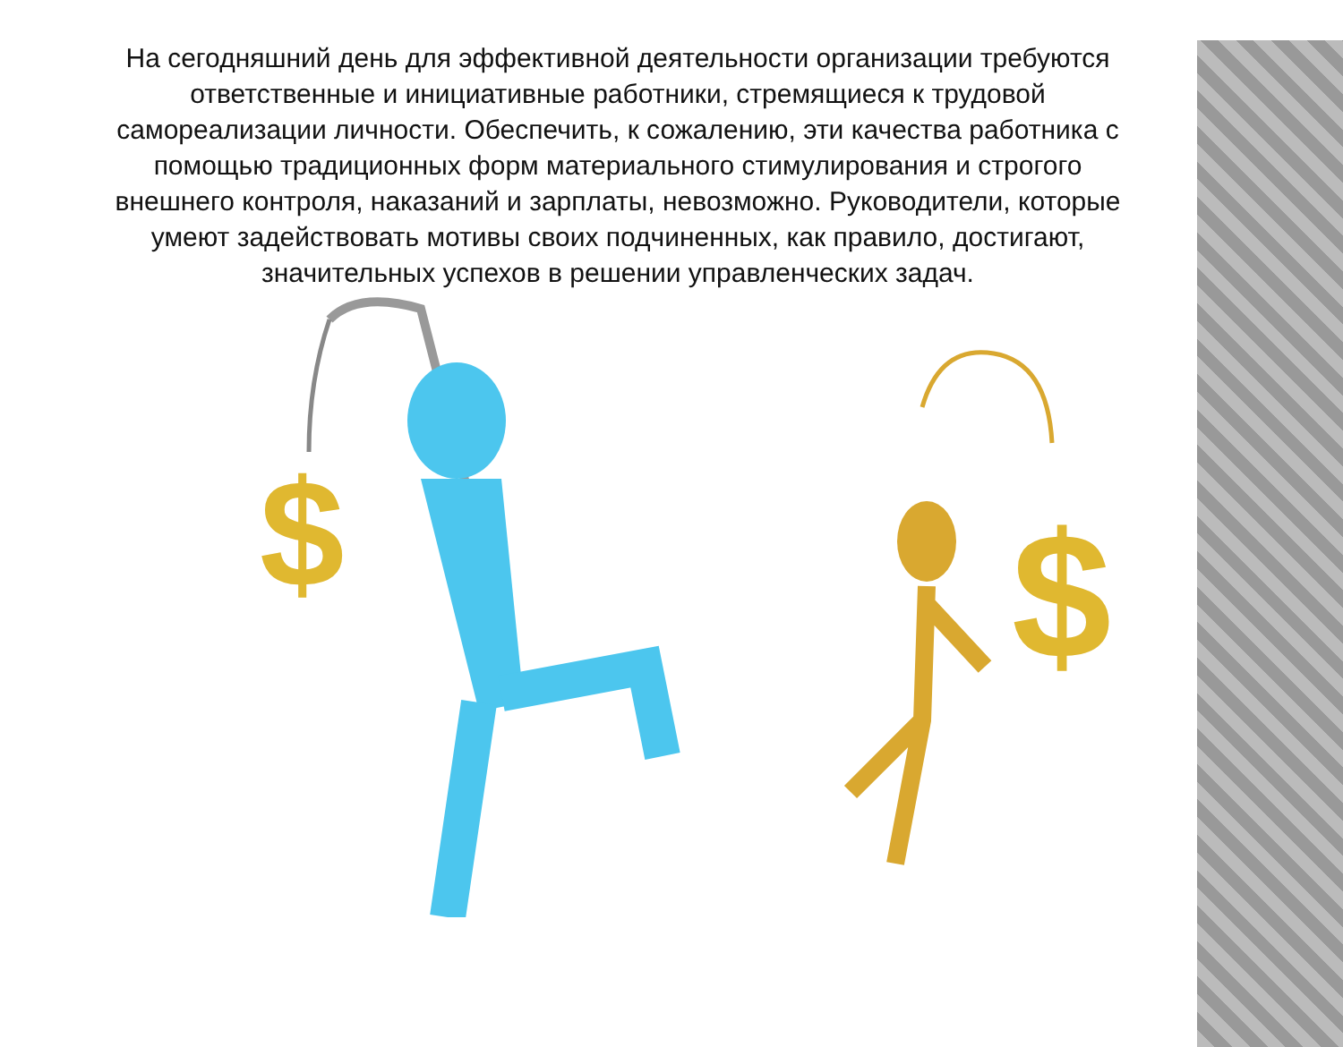На сегодняшний день для эффективной деятельности организации требуются ответственные и инициативные работники, стремящиеся к трудовой самореализации личности. Обеспечить, к сожалению, эти качества работника с помощью традиционных форм материального стимулирования и строгого внешнего контроля, наказаний и зарплаты, невозможно. Руководители, которые умеют задействовать мотивы своих подчиненных, как правило, достигают, значительных успехов в решении управленческих задач.
$
$